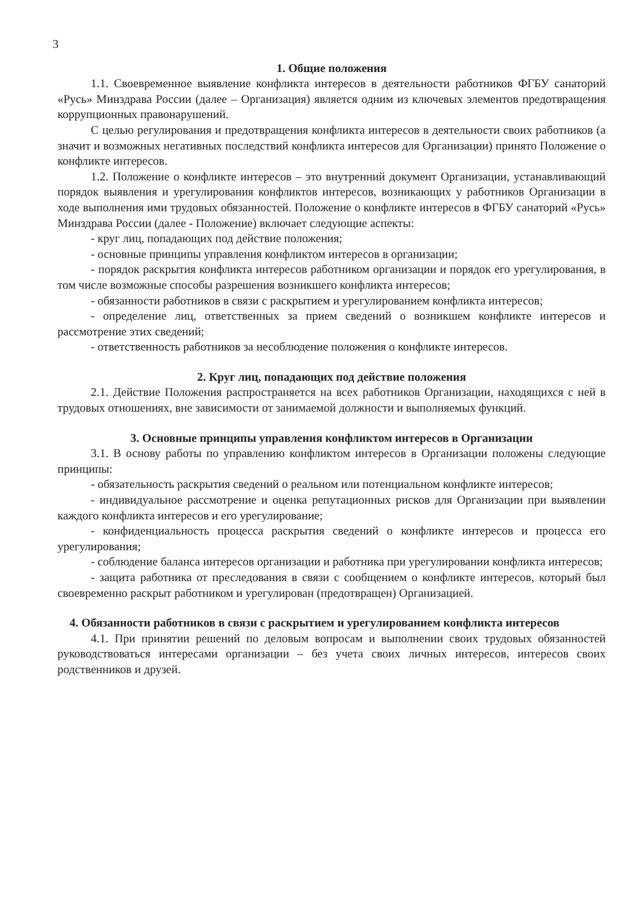3
1. Общие положения
1.1. Своевременное выявление конфликта интересов в деятельности работников ФГБУ санаторий «Русь» Минздрава России (далее – Организация) является одним из ключевых элементов предотвращения коррупционных правонарушений.
С целью регулирования и предотвращения конфликта интересов в деятельности своих работников (а значит и возможных негативных последствий конфликта интересов для Организации) принято Положение о конфликте интересов.
1.2. Положение о конфликте интересов – это внутренний документ Организации, устанавливающий порядок выявления и урегулирования конфликтов интересов, возникающих у работников Организации в ходе выполнения ими трудовых обязанностей. Положение о конфликте интересов в ФГБУ санаторий «Русь» Минздрава России (далее - Положение) включает следующие аспекты:
- круг лиц, попадающих под действие положения;
- основные принципы управления конфликтом интересов в организации;
- порядок раскрытия конфликта интересов работником организации и порядок его урегулирования, в том числе возможные способы разрешения возникшего конфликта интересов;
- обязанности работников в связи с раскрытием и урегулированием конфликта интересов;
- определение лиц, ответственных за прием сведений о возникшем конфликте интересов и рассмотрение этих сведений;
- ответственность работников за несоблюдение положения о конфликте интересов.
2. Круг лиц, попадающих под действие положения
2.1. Действие Положения распространяется на всех работников Организации, находящихся с ней в трудовых отношениях, вне зависимости от занимаемой должности и выполняемых функций.
3. Основные принципы управления конфликтом интересов в Организации
3.1. В основу работы по управлению конфликтом интересов в Организации положены следующие принципы:
- обязательность раскрытия сведений о реальном или потенциальном конфликте интересов;
- индивидуальное рассмотрение и оценка репутационных рисков для Организации при выявлении каждого конфликта интересов и его урегулирование;
- конфиденциальность процесса раскрытия сведений о конфликте интересов и процесса его урегулирования;
- соблюдение баланса интересов организации и работника при урегулировании конфликта интересов;
- защита работника от преследования в связи с сообщением о конфликте интересов, который был своевременно раскрыт работником и урегулирован (предотвращен) Организацией.
4. Обязанности работников в связи с раскрытием и урегулированием конфликта интересов
4.1. При принятии решений по деловым вопросам и выполнении своих трудовых обязанностей руководствоваться интересами организации – без учета своих личных интересов, интересов своих родственников и друзей.